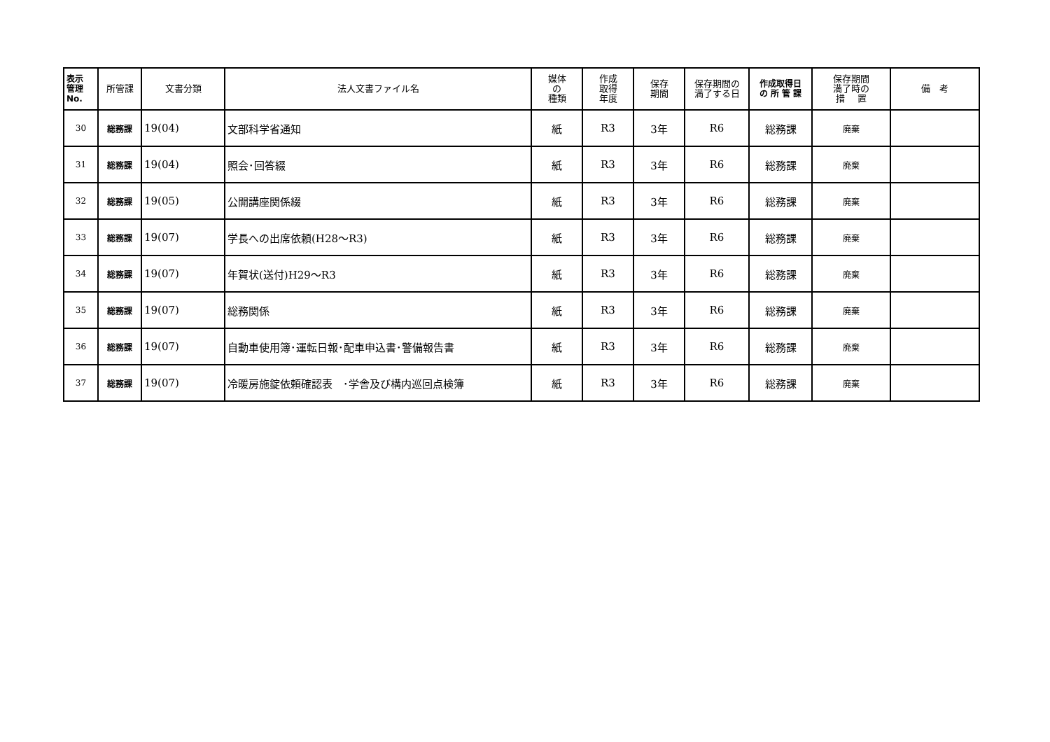| 表示 管理 No. | 所管課 | 文書分類 | 法人文書ファイル名 | 媒体 の 種類 | 作成 取得 年度 | 保存 期間 | 保存期間の 満了する日 | 作成取得日 の 所 管 課 | 保存期間 満了時の 措 置 | 備 考 |
| --- | --- | --- | --- | --- | --- | --- | --- | --- | --- | --- |
| 30 | 総務課 | 19(04) | 文部科学省通知 | 紙 | R3 | 3年 | R6 | 総務課 | 廃棄 | |
| 31 | 総務課 | 19(04) | 照会･回答綴 | 紙 | R3 | 3年 | R6 | 総務課 | 廃棄 | |
| 32 | 総務課 | 19(05) | 公開講座関係綴 | 紙 | R3 | 3年 | R6 | 総務課 | 廃棄 | |
| 33 | 総務課 | 19(07) | 学長への出席依頼(H28～R3) | 紙 | R3 | 3年 | R6 | 総務課 | 廃棄 | |
| 34 | 総務課 | 19(07) | 年賀状(送付)H29～R3 | 紙 | R3 | 3年 | R6 | 総務課 | 廃棄 | |
| 35 | 総務課 | 19(07) | 総務関係 | 紙 | R3 | 3年 | R6 | 総務課 | 廃棄 | |
| 36 | 総務課 | 19(07) | 自動車使用簿･運転日報･配車申込書･警備報告書 | 紙 | R3 | 3年 | R6 | 総務課 | 廃棄 | |
| 37 | 総務課 | 19(07) | 冷暖房施錠依頼確認表 ･学舎及び構内巡回点検簿 | 紙 | R3 | 3年 | R6 | 総務課 | 廃棄 | |